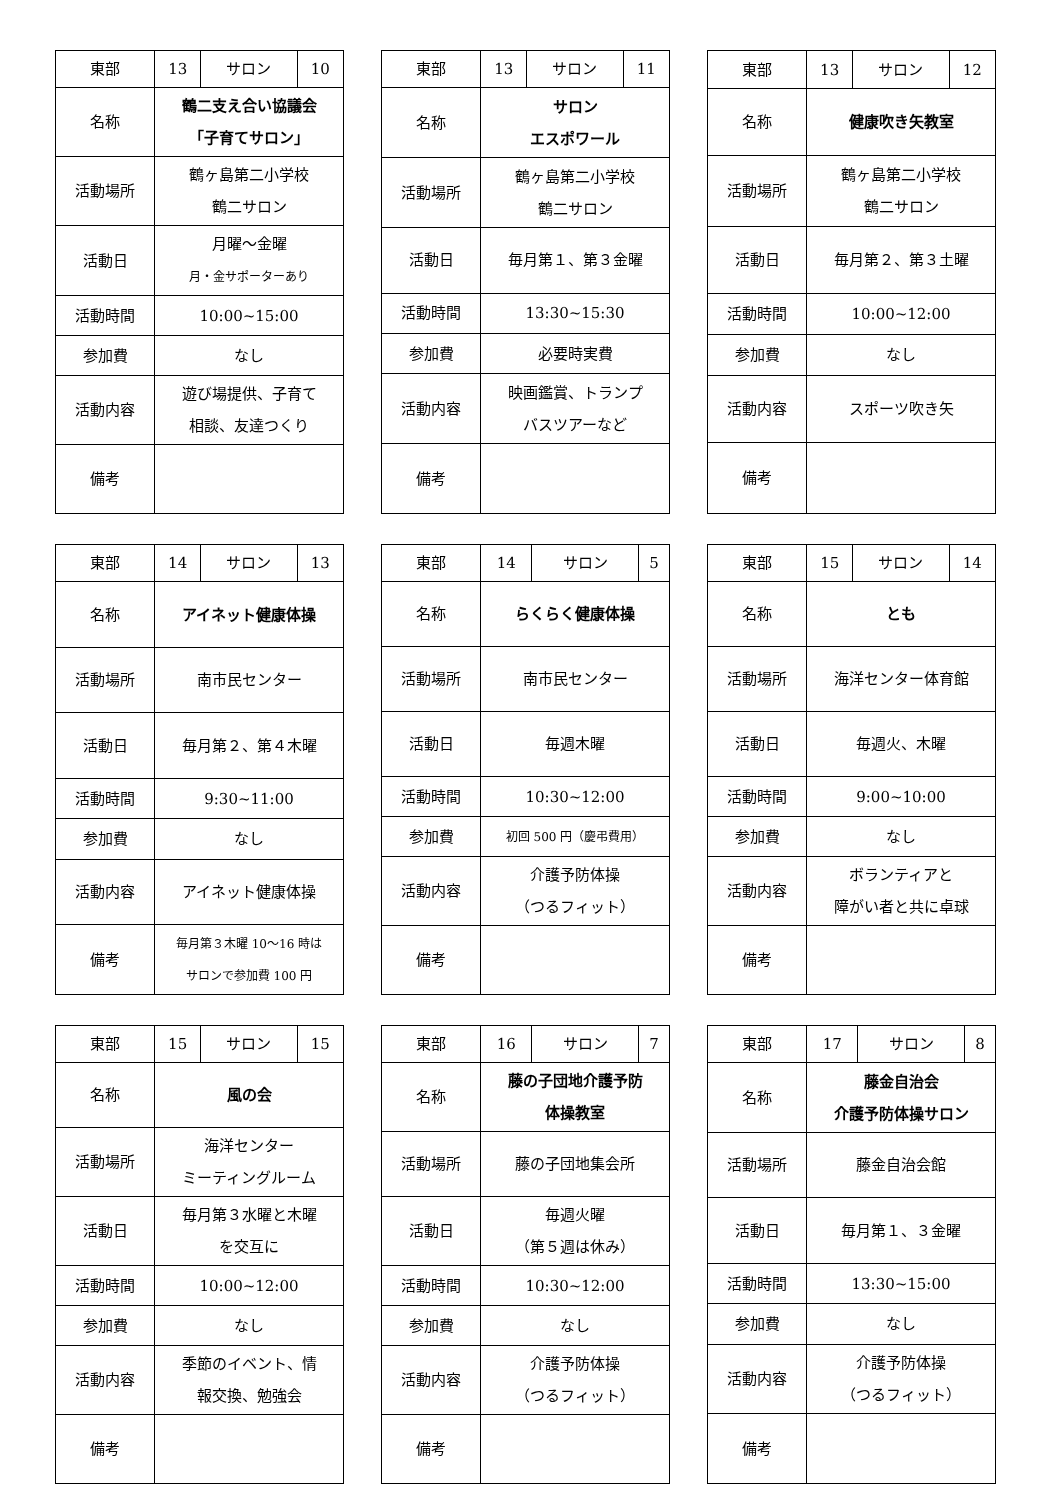| 東部 | 13 | サロン | 10 |
| 名称 | 鶴二支え合い協議会 「子育てサロン」 | | |
| 活動場所 | 鶴ヶ島第二小学校 鶴二サロン | | |
| 活動日 | 月曜～金曜 月・金サポーターあり | | |
| 活動時間 | 10:00~15:00 | | |
| 参加費 | なし | | |
| 活動内容 | 遊び場提供、子育て 相談、友達つくり | | |
| 備考 | | | |
| 東部 | 13 | サロン | 11 |
| 名称 | サロン エスポワール | | |
| 活動場所 | 鶴ヶ島第二小学校 鶴二サロン | | |
| 活動日 | 毎月第１、第３金曜 | | |
| 活動時間 | 13:30~15:30 | | |
| 参加費 | 必要時実費 | | |
| 活動内容 | 映画鑑賞、トランプ バスツアーなど | | |
| 備考 | | | |
| 東部 | 13 | サロン | 12 |
| 名称 | 健康吹き矢教室 | | |
| 活動場所 | 鶴ヶ島第二小学校 鶴二サロン | | |
| 活動日 | 毎月第２、第３土曜 | | |
| 活動時間 | 10:00~12:00 | | |
| 参加費 | なし | | |
| 活動内容 | スポーツ吹き矢 | | |
| 備考 | | | |
| 東部 | 14 | サロン | 13 |
| 名称 | アイネット健康体操 | | |
| 活動場所 | 南市民センター | | |
| 活動日 | 毎月第２、第４木曜 | | |
| 活動時間 | 9:30~11:00 | | |
| 参加費 | なし | | |
| 活動内容 | アイネット健康体操 | | |
| 備考 | 毎月第３木曜 10～16 時は サロンで参加費 100 円 | | |
| 東部 | 14 | サロン | 5 |
| 名称 | らくらく健康体操 | | |
| 活動場所 | 南市民センター | | |
| 活動日 | 毎週木曜 | | |
| 活動時間 | 10:30~12:00 | | |
| 参加費 | 初回 500 円（慶弔費用） | | |
| 活動内容 | 介護予防体操 （つるフィット） | | |
| 備考 | | | |
| 東部 | 15 | サロン | 14 |
| 名称 | とも | | |
| 活動場所 | 海洋センター体育館 | | |
| 活動日 | 毎週火、木曜 | | |
| 活動時間 | 9:00~10:00 | | |
| 参加費 | なし | | |
| 活動内容 | ボランティアと 障がい者と共に卓球 | | |
| 備考 | | | |
| 東部 | 15 | サロン | 15 |
| 名称 | 風の会 | | |
| 活動場所 | 海洋センター ミーティングルーム | | |
| 活動日 | 毎月第３水曜と木曜 を交互に | | |
| 活動時間 | 10:00~12:00 | | |
| 参加費 | なし | | |
| 活動内容 | 季節のイベント、情 報交換、勉強会 | | |
| 備考 | | | |
| 東部 | 16 | サロン | 7 |
| 名称 | 藤の子団地介護予防 体操教室 | | |
| 活動場所 | 藤の子団地集会所 | | |
| 活動日 | 毎週火曜 （第５週は休み） | | |
| 活動時間 | 10:30~12:00 | | |
| 参加費 | なし | | |
| 活動内容 | 介護予防体操 （つるフィット） | | |
| 備考 | | | |
| 東部 | 17 | サロン | 8 |
| 名称 | 藤金自治会 介護予防体操サロン | | |
| 活動場所 | 藤金自治会館 | | |
| 活動日 | 毎月第１、３金曜 | | |
| 活動時間 | 13:30~15:00 | | |
| 参加費 | なし | | |
| 活動内容 | 介護予防体操 （つるフィット） | | |
| 備考 | | | |